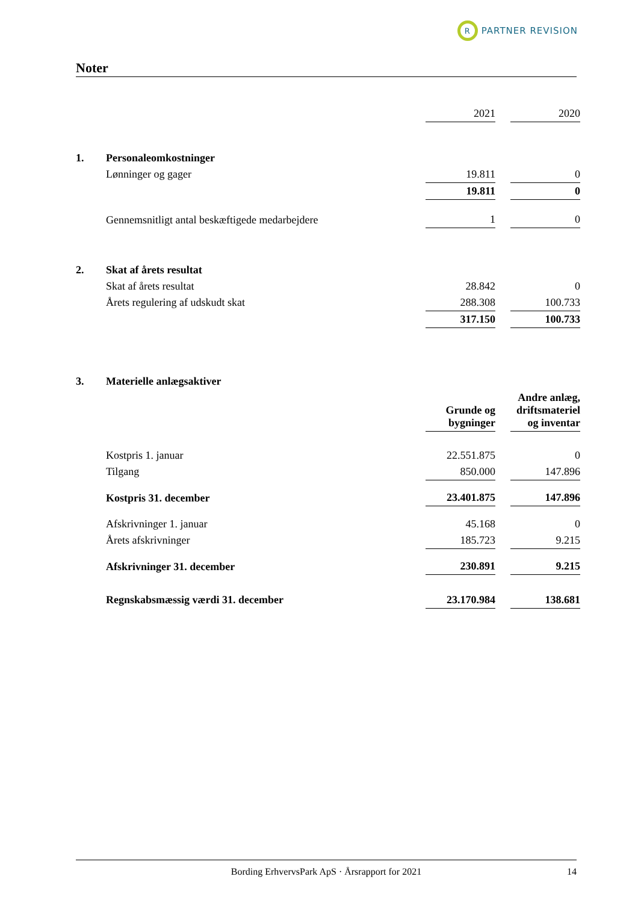R
PARTNER REVISION
Noter
| | | 2021 | | 2020 |
| 1. | Personaleomkostninger | | | |
| | Lønninger og gager | 19.811 | | 0 |
| | | 19.811 | | 0 |
| | Gennemsnitligt antal beskæftigede medarbejdere | 1 | | 0 |
| 2. | Skat af årets resultat | | | |
| | Skat af årets resultat | 28.842 | | 0 |
| | Årets regulering af udskudt skat | 288.308 | | 100.733 |
| | | 317.150 | | 100.733 |
| 3. | Materielle anlægsaktiver | | | |
| | | Grunde og bygninger | | Andre anlæg, driftsmateriel og inventar |
| | Kostpris 1. januar | 22.551.875 | | 0 |
| | Tilgang | 850.000 | | 147.896 |
| | Kostpris 31. december | 23.401.875 | | 147.896 |
| | Afskrivninger 1. januar | 45.168 | | 0 |
| | Årets afskrivninger | 185.723 | | 9.215 |
| | Afskrivninger 31. december | 230.891 | | 9.215 |
| | Regnskabsmæssig værdi 31. december | 23.170.984 | | 138.681 |
Bording ErhvervsPark ApS · Årsrapport for 2021 14